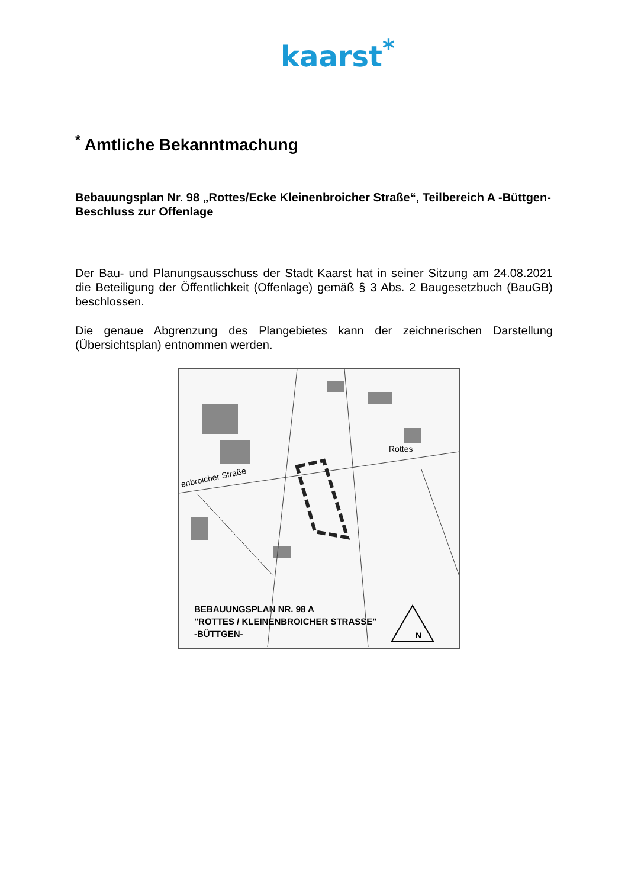kaarst<sup>*</sup>
<sup>*</sup> Amtliche Bekanntmachung
Bebauungsplan Nr. 98 „Rottes/Ecke Kleinenbroicher Straße“, Teilbereich A -Büttgen-
Beschluss zur Offenlage
Der Bau- und Planungsausschuss der Stadt Kaarst hat in seiner Sitzung am 24.08.2021 die Beteiligung der Öffentlichkeit (Offenlage) gemäß § 3 Abs. 2 Baugesetzbuch (BauGB) beschlossen.
Die genaue Abgrenzung des Plangebietes kann der zeichnerischen Darstellung (Übersichtsplan) entnommen werden.
N
Rottes
enbroicher Straße
BEBAUUNGSPLAN NR. 98 A
"ROTTES / KLEINENBROICHER STRASSE"
-BÜTTGEN-